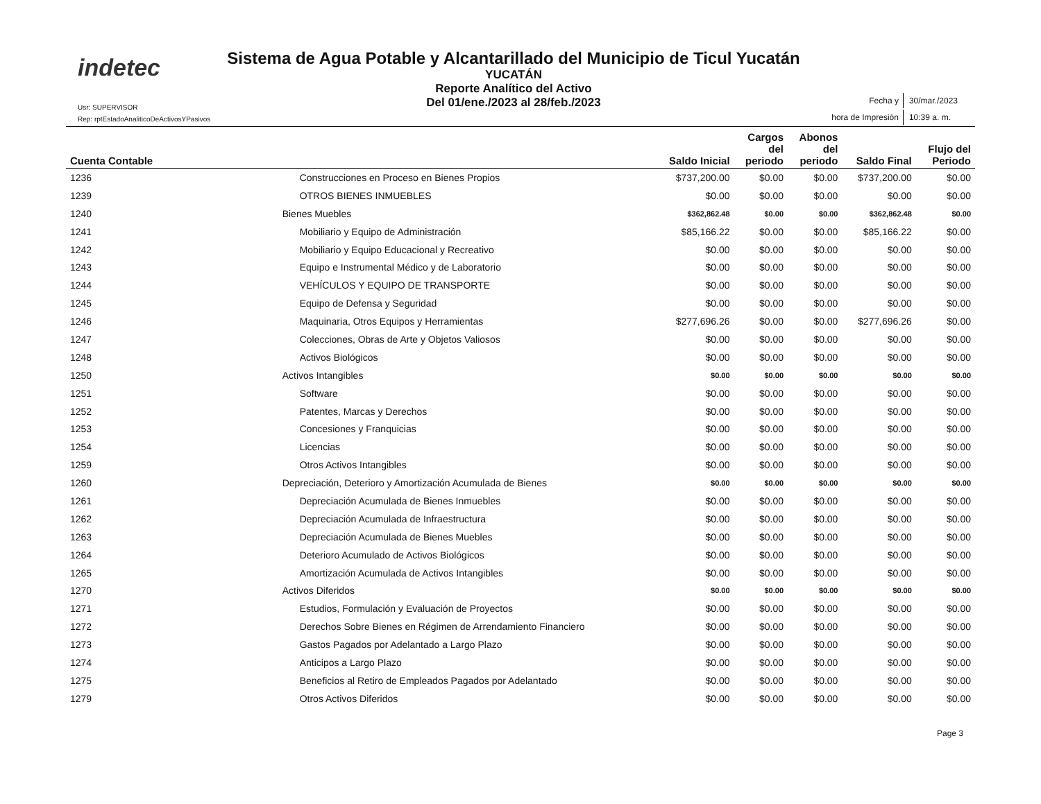indetec
Sistema de Agua Potable y Alcantarillado del Municipio de Ticul Yucatán
YUCATÁN
Reporte Analítico del Activo
Del 01/ene./2023 al 28/feb./2023
Usr: SUPERVISOR
Rep: rptEstadoAnaliticoDeActivosYPasivos
| Fecha y | 30/mar./2023 |
| hora de Impresión | 10:39 a. m. |
| Cuenta Contable | | Saldo Inicial | Cargos del periodo | Abonos del periodo | Saldo Final | Flujo del Periodo |
| --- | --- | --- | --- | --- | --- | --- |
| 1236 | Construcciones en Proceso en Bienes Propios | $737,200.00 | $0.00 | $0.00 | $737,200.00 | $0.00 |
| 1239 | OTROS BIENES INMUEBLES | $0.00 | $0.00 | $0.00 | $0.00 | $0.00 |
| 1240 | Bienes Muebles | $362,862.48 | $0.00 | $0.00 | $362,862.48 | $0.00 |
| 1241 | Mobiliario y Equipo de Administración | $85,166.22 | $0.00 | $0.00 | $85,166.22 | $0.00 |
| 1242 | Mobiliario y Equipo Educacional y Recreativo | $0.00 | $0.00 | $0.00 | $0.00 | $0.00 |
| 1243 | Equipo e Instrumental Médico y de Laboratorio | $0.00 | $0.00 | $0.00 | $0.00 | $0.00 |
| 1244 | VEHÍCULOS Y EQUIPO DE TRANSPORTE | $0.00 | $0.00 | $0.00 | $0.00 | $0.00 |
| 1245 | Equipo de Defensa y Seguridad | $0.00 | $0.00 | $0.00 | $0.00 | $0.00 |
| 1246 | Maquinaria, Otros Equipos y Herramientas | $277,696.26 | $0.00 | $0.00 | $277,696.26 | $0.00 |
| 1247 | Colecciones, Obras de Arte y Objetos Valiosos | $0.00 | $0.00 | $0.00 | $0.00 | $0.00 |
| 1248 | Activos Biológicos | $0.00 | $0.00 | $0.00 | $0.00 | $0.00 |
| 1250 | Activos Intangibles | $0.00 | $0.00 | $0.00 | $0.00 | $0.00 |
| 1251 | Software | $0.00 | $0.00 | $0.00 | $0.00 | $0.00 |
| 1252 | Patentes, Marcas y Derechos | $0.00 | $0.00 | $0.00 | $0.00 | $0.00 |
| 1253 | Concesiones y Franquicias | $0.00 | $0.00 | $0.00 | $0.00 | $0.00 |
| 1254 | Licencias | $0.00 | $0.00 | $0.00 | $0.00 | $0.00 |
| 1259 | Otros Activos Intangibles | $0.00 | $0.00 | $0.00 | $0.00 | $0.00 |
| 1260 | Depreciación, Deterioro y Amortización Acumulada de Bienes | $0.00 | $0.00 | $0.00 | $0.00 | $0.00 |
| 1261 | Depreciación Acumulada de Bienes Inmuebles | $0.00 | $0.00 | $0.00 | $0.00 | $0.00 |
| 1262 | Depreciación Acumulada de Infraestructura | $0.00 | $0.00 | $0.00 | $0.00 | $0.00 |
| 1263 | Depreciación Acumulada de Bienes Muebles | $0.00 | $0.00 | $0.00 | $0.00 | $0.00 |
| 1264 | Deterioro Acumulado de Activos Biológicos | $0.00 | $0.00 | $0.00 | $0.00 | $0.00 |
| 1265 | Amortización Acumulada de Activos Intangibles | $0.00 | $0.00 | $0.00 | $0.00 | $0.00 |
| 1270 | Activos Diferidos | $0.00 | $0.00 | $0.00 | $0.00 | $0.00 |
| 1271 | Estudios, Formulación y Evaluación de Proyectos | $0.00 | $0.00 | $0.00 | $0.00 | $0.00 |
| 1272 | Derechos Sobre Bienes en Régimen de Arrendamiento Financiero | $0.00 | $0.00 | $0.00 | $0.00 | $0.00 |
| 1273 | Gastos Pagados por Adelantado a Largo Plazo | $0.00 | $0.00 | $0.00 | $0.00 | $0.00 |
| 1274 | Anticipos a Largo Plazo | $0.00 | $0.00 | $0.00 | $0.00 | $0.00 |
| 1275 | Beneficios al Retiro de Empleados Pagados por Adelantado | $0.00 | $0.00 | $0.00 | $0.00 | $0.00 |
| 1279 | Otros Activos Diferidos | $0.00 | $0.00 | $0.00 | $0.00 | $0.00 |
Page 3